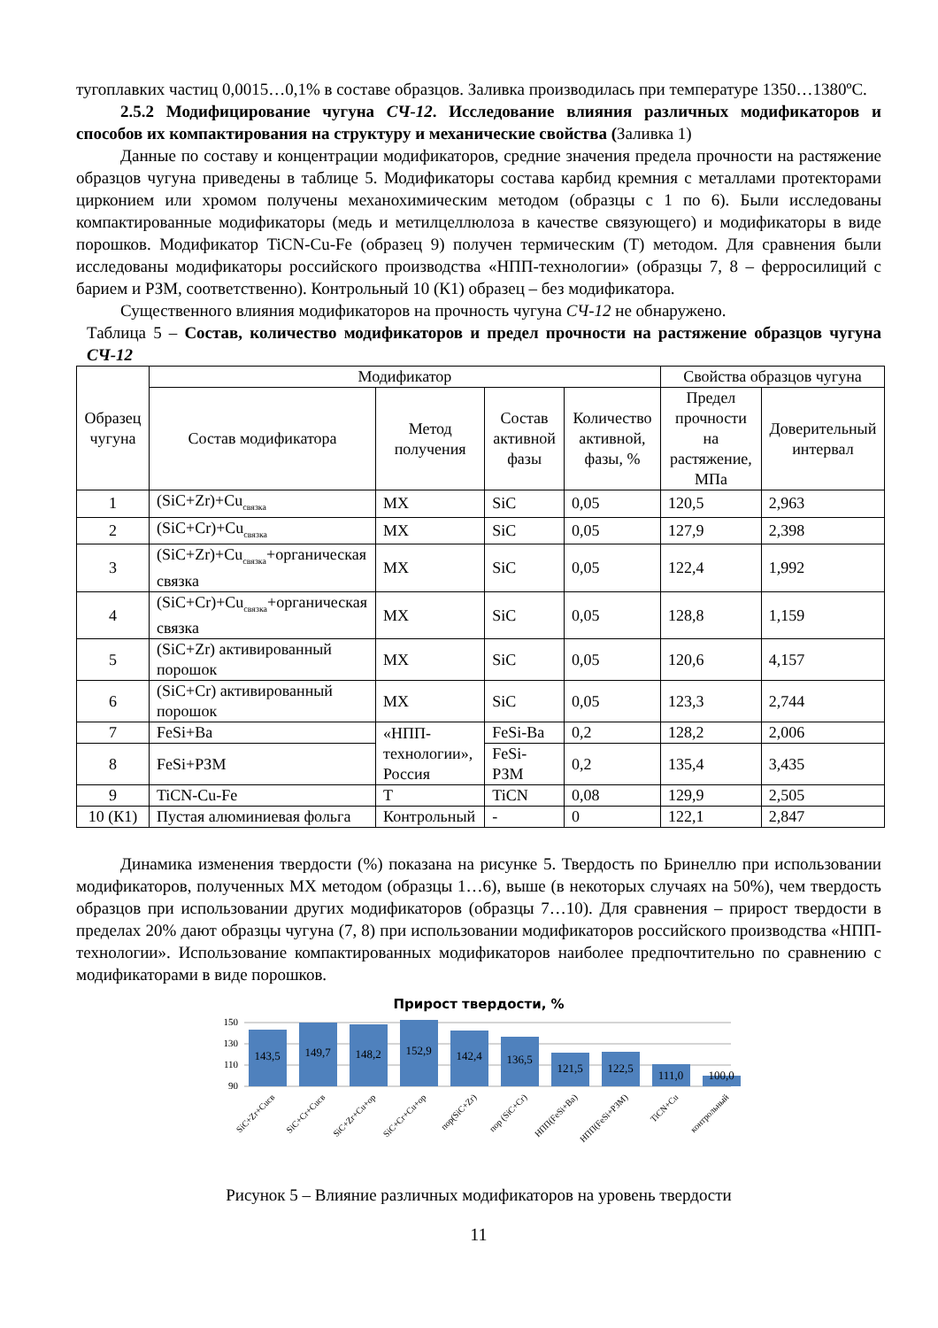тугоплавких частиц 0,0015…0,1% в составе образцов. Заливка производилась при температуре 1350…1380ºС.
2.5.2 Модифицирование чугуна СЧ-12. Исследование влияния различных модификаторов и способов их компактирования на структуру и механические свойства (Заливка 1)
Данные по составу и концентрации модификаторов, средние значения предела прочности на растяжение образцов чугуна приведены в таблице 5. Модификаторы состава карбид кремния с металлами протекторами цирконием или хромом получены механохимическим методом (образцы с 1 по 6). Были исследованы компактированные модификаторы (медь и метилцеллюлоза в качестве связующего) и модификаторы в виде порошков. Модификатор TiCN-Cu-Fe (образец 9) получен термическим (Т) методом. Для сравнения были исследованы модификаторы российского производства «НПП-технологии» (образцы 7, 8 – ферросилиций с барием и РЗМ, соответственно). Контрольный 10 (К1) образец – без модификатора.
Существенного влияния модификаторов на прочность чугуна СЧ-12 не обнаружено.
Таблица 5 – Состав, количество модификаторов и предел прочности на растяжение образцов чугуна СЧ-12
| Образец чугуна | Модификатор | | | | Свойства образцов чугуна | |
| --- | --- | --- | --- | --- | --- | --- |
| | Состав модификатора | Метод получения | Состав активной фазы | Количество активной, фазы, % | Предел прочности на растяжение, МПа | Доверительный интервал |
| 1 | (SiC+Zr)+Cu<sub>связка</sub> | МХ | SiC | 0,05 | 120,5 | 2,963 |
| 2 | (SiC+Cr)+Cu<sub>связка</sub> | МХ | SiC | 0,05 | 127,9 | 2,398 |
| 3 | (SiC+Zr)+Cu<sub>связка</sub>+органическая связка | МХ | SiC | 0,05 | 122,4 | 1,992 |
| 4 | (SiC+Cr)+Cu<sub>связка</sub>+органическая связка | МХ | SiC | 0,05 | 128,8 | 1,159 |
| 5 | (SiC+Zr) активированный порошок | МХ | SiC | 0,05 | 120,6 | 4,157 |
| 6 | (SiC+Cr) активированный порошок | МХ | SiC | 0,05 | 123,3 | 2,744 |
| 7 | FeSi+Ba | «НПП-технологии», Россия | FeSi-Ba | 0,2 | 128,2 | 2,006 |
| 8 | FeSi+РЗМ | | FeSi-РЗМ | 0,2 | 135,4 | 3,435 |
| 9 | TiCN-Cu-Fe | Т | TiCN | 0,08 | 129,9 | 2,505 |
| 10 (К1) | Пустая алюминиевая фольга | Контрольный | - | 0 | 122,1 | 2,847 |
Динамика изменения твердости (%) показана на рисунке 5. Твердость по Бринеллю при использовании модификаторов, полученных МХ методом (образцы 1…6), выше (в некоторых случаях на 50%), чем твердость образцов при использовании других модификаторов (образцы 7…10). Для сравнения – прирост твердости в пределах 20% дают образцы чугуна (7, 8) при использовании модификаторов российского производства «НПП-технологии». Использование компактированных модификаторов наиболее предпочтительно по сравнению с модификаторами в виде порошков.
Прирост твердости, %
150
130
110
90
143,5
149,7
148,2
152,9
142,4
136,5
121,5
122,5
111,0
100,0
SiC+Zr+Cuсв
SiC+Cr+Cuсв
SiC+Zr+Cu+op
SiC+Cr+Cu+op
пор(SiC+Zr)
пор (SiC+Cr)
НПП(FeSi+Ba)
НПП(FeSi+РЗМ)
TiCN+Cu
контрольный
Рисунок 5 – Влияние различных модификаторов на уровень твердости
11